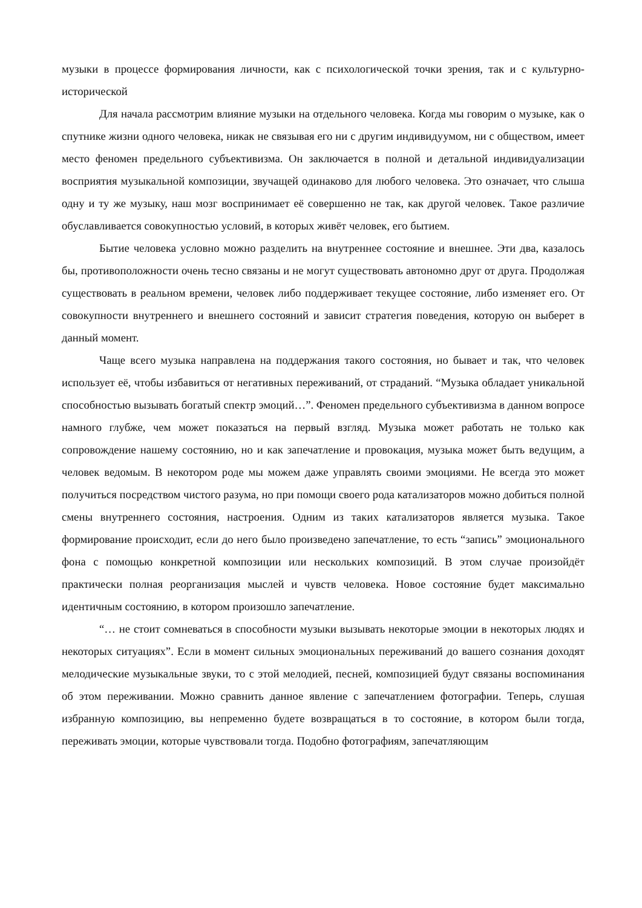музыки в процессе формирования личности, как с психологической точки зрения, так и с культурно-исторической
Для начала рассмотрим влияние музыки на отдельного человека. Когда мы говорим о музыке, как о спутнике жизни одного человека, никак не связывая его ни с другим индивидуумом, ни с обществом, имеет место феномен предельного субъективизма. Он заключается в полной и детальной индивидуализации восприятия музыкальной композиции, звучащей одинаково для любого человека. Это означает, что слыша одну и ту же музыку, наш мозг воспринимает её совершенно не так, как другой человек. Такое различие обуславливается совокупностью условий, в которых живёт человек, его бытием.
Бытие человека условно можно разделить на внутреннее состояние и внешнее. Эти два, казалось бы, противоположности очень тесно связаны и не могут существовать автономно друг от друга. Продолжая существовать в реальном времени, человек либо поддерживает текущее состояние, либо изменяет его. От совокупности внутреннего и внешнего состояний и зависит стратегия поведения, которую он выберет в данный момент.
Чаще всего музыка направлена на поддержания такого состояния, но бывает и так, что человек использует её, чтобы избавиться от негативных переживаний, от страданий. “Музыка обладает уникальной способностью вызывать богатый спектр эмоций…”. Феномен предельного субъективизма в данном вопросе намного глубже, чем может показаться на первый взгляд. Музыка может работать не только как сопровождение нашему состоянию, но и как запечатление и провокация, музыка может быть ведущим, а человек ведомым. В некотором роде мы можем даже управлять своими эмоциями. Не всегда это может получиться посредством чистого разума, но при помощи своего рода катализаторов можно добиться полной смены внутреннего состояния, настроения. Одним из таких катализаторов является музыка. Такое формирование происходит, если до него было произведено запечатление, то есть “запись” эмоционального фона с помощью конкретной композиции или нескольких композиций. В этом случае произойдёт практически полная реорганизация мыслей и чувств человека. Новое состояние будет максимально идентичным состоянию, в котором произошло запечатление.
“… не стоит сомневаться в способности музыки вызывать некоторые эмоции в некоторых людях и некоторых ситуациях”. Если в момент сильных эмоциональных переживаний до вашего сознания доходят мелодические музыкальные звуки, то с этой мелодией, песней, композицией будут связаны воспоминания об этом переживании. Можно сравнить данное явление с запечатлением фотографии. Теперь, слушая избранную композицию, вы непременно будете возвращаться в то состояние, в котором были тогда, переживать эмоции, которые чувствовали тогда. Подобно фотографиям, запечатляющим